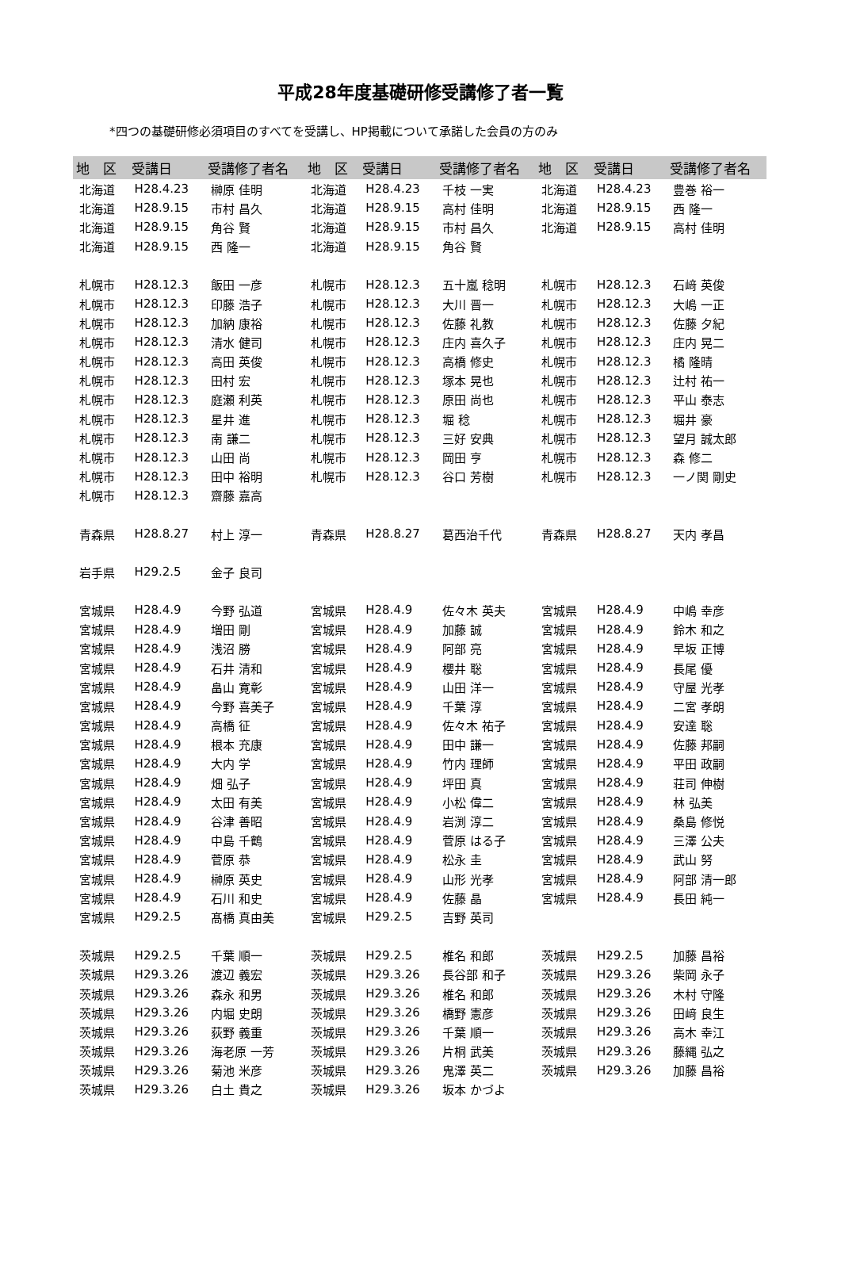平成28年度基礎研修受講修了者一覧
*四つの基礎研修必須項目のすべてを受講し、HP掲載について承諾した会員の方のみ
| 地 区 | 受講日 | 受講修了者名 | 地 区 | 受講日 | 受講修了者名 | 地 区 | 受講日 | 受講修了者名 |
| --- | --- | --- | --- | --- | --- | --- | --- | --- |
| 北海道 | H28.4.23 | 榊原 佳明 | 北海道 | H28.4.23 | 千枝 一実 | 北海道 | H28.4.23 | 豊巻 裕一 |
| 北海道 | H28.9.15 | 市村 昌久 | 北海道 | H28.9.15 | 高村 佳明 | 北海道 | H28.9.15 | 西 隆一 |
| 北海道 | H28.9.15 | 角谷 賢 | 北海道 | H28.9.15 | 市村 昌久 | 北海道 | H28.9.15 | 高村 佳明 |
| 北海道 | H28.9.15 | 西 隆一 | 北海道 | H28.9.15 | 角谷 賢 | | | |
| 札幌市 | H28.12.3 | 飯田 一彦 | 札幌市 | H28.12.3 | 五十嵐 稔明 | 札幌市 | H28.12.3 | 石﨑 英俊 |
| 札幌市 | H28.12.3 | 印藤 浩子 | 札幌市 | H28.12.3 | 大川 晋一 | 札幌市 | H28.12.3 | 大嶋 一正 |
| 札幌市 | H28.12.3 | 加納 康裕 | 札幌市 | H28.12.3 | 佐藤 礼教 | 札幌市 | H28.12.3 | 佐藤 夕紀 |
| 札幌市 | H28.12.3 | 清水 健司 | 札幌市 | H28.12.3 | 庄内 喜久子 | 札幌市 | H28.12.3 | 庄内 晃二 |
| 札幌市 | H28.12.3 | 高田 英俊 | 札幌市 | H28.12.3 | 高橋 修史 | 札幌市 | H28.12.3 | 橘 隆晴 |
| 札幌市 | H28.12.3 | 田村 宏 | 札幌市 | H28.12.3 | 塚本 晃也 | 札幌市 | H28.12.3 | 辻村 祐一 |
| 札幌市 | H28.12.3 | 庭瀬 利英 | 札幌市 | H28.12.3 | 原田 尚也 | 札幌市 | H28.12.3 | 平山 泰志 |
| 札幌市 | H28.12.3 | 星井 進 | 札幌市 | H28.12.3 | 堀 稔 | 札幌市 | H28.12.3 | 堀井 豪 |
| 札幌市 | H28.12.3 | 南 謙二 | 札幌市 | H28.12.3 | 三好 安典 | 札幌市 | H28.12.3 | 望月 誠太郎 |
| 札幌市 | H28.12.3 | 山田 尚 | 札幌市 | H28.12.3 | 岡田 亨 | 札幌市 | H28.12.3 | 森 修二 |
| 札幌市 | H28.12.3 | 田中 裕明 | 札幌市 | H28.12.3 | 谷口 芳樹 | 札幌市 | H28.12.3 | 一ノ関 剛史 |
| 札幌市 | H28.12.3 | 齋藤 嘉高 | | | | | | |
| 青森県 | H28.8.27 | 村上 淳一 | 青森県 | H28.8.27 | 葛西治千代 | 青森県 | H28.8.27 | 天内 孝昌 |
| 岩手県 | H29.2.5 | 金子 良司 | | | | | | |
| 宮城県 | H28.4.9 | 今野 弘道 | 宮城県 | H28.4.9 | 佐々木 英夫 | 宮城県 | H28.4.9 | 中嶋 幸彦 |
| 宮城県 | H28.4.9 | 増田 剛 | 宮城県 | H28.4.9 | 加藤 誠 | 宮城県 | H28.4.9 | 鈴木 和之 |
| 宮城県 | H28.4.9 | 浅沼 勝 | 宮城県 | H28.4.9 | 阿部 亮 | 宮城県 | H28.4.9 | 早坂 正博 |
| 宮城県 | H28.4.9 | 石井 清和 | 宮城県 | H28.4.9 | 櫻井 聡 | 宮城県 | H28.4.9 | 長尾 優 |
| 宮城県 | H28.4.9 | 畠山 寛彰 | 宮城県 | H28.4.9 | 山田 洋一 | 宮城県 | H28.4.9 | 守屋 光孝 |
| 宮城県 | H28.4.9 | 今野 喜美子 | 宮城県 | H28.4.9 | 千葉 淳 | 宮城県 | H28.4.9 | 二宮 孝朗 |
| 宮城県 | H28.4.9 | 高橋 征 | 宮城県 | H28.4.9 | 佐々木 祐子 | 宮城県 | H28.4.9 | 安達 聡 |
| 宮城県 | H28.4.9 | 根本 充康 | 宮城県 | H28.4.9 | 田中 謙一 | 宮城県 | H28.4.9 | 佐藤 邦嗣 |
| 宮城県 | H28.4.9 | 大内 学 | 宮城県 | H28.4.9 | 竹内 理師 | 宮城県 | H28.4.9 | 平田 政嗣 |
| 宮城県 | H28.4.9 | 畑 弘子 | 宮城県 | H28.4.9 | 坪田 真 | 宮城県 | H28.4.9 | 荘司 伸樹 |
| 宮城県 | H28.4.9 | 太田 有美 | 宮城県 | H28.4.9 | 小松 偉二 | 宮城県 | H28.4.9 | 林 弘美 |
| 宮城県 | H28.4.9 | 谷津 善昭 | 宮城県 | H28.4.9 | 岩渕 淳二 | 宮城県 | H28.4.9 | 桑島 修悦 |
| 宮城県 | H28.4.9 | 中島 千鶴 | 宮城県 | H28.4.9 | 菅原 はる子 | 宮城県 | H28.4.9 | 三澤 公夫 |
| 宮城県 | H28.4.9 | 菅原 恭 | 宮城県 | H28.4.9 | 松永 圭 | 宮城県 | H28.4.9 | 武山 努 |
| 宮城県 | H28.4.9 | 榊原 英史 | 宮城県 | H28.4.9 | 山形 光孝 | 宮城県 | H28.4.9 | 阿部 清一郎 |
| 宮城県 | H28.4.9 | 石川 和史 | 宮城県 | H28.4.9 | 佐藤 晶 | 宮城県 | H28.4.9 | 長田 純一 |
| 宮城県 | H29.2.5 | 髙橋 真由美 | 宮城県 | H29.2.5 | 吉野 英司 | | | |
| 茨城県 | H29.2.5 | 千葉 順一 | 茨城県 | H29.2.5 | 椎名 和郎 | 茨城県 | H29.2.5 | 加藤 昌裕 |
| 茨城県 | H29.3.26 | 渡辺 義宏 | 茨城県 | H29.3.26 | 長谷部 和子 | 茨城県 | H29.3.26 | 柴岡 永子 |
| 茨城県 | H29.3.26 | 森永 和男 | 茨城県 | H29.3.26 | 椎名 和郎 | 茨城県 | H29.3.26 | 木村 守隆 |
| 茨城県 | H29.3.26 | 内堀 史朗 | 茨城県 | H29.3.26 | 橋野 憲彦 | 茨城県 | H29.3.26 | 田﨑 良生 |
| 茨城県 | H29.3.26 | 荻野 義重 | 茨城県 | H29.3.26 | 千葉 順一 | 茨城県 | H29.3.26 | 高木 幸江 |
| 茨城県 | H29.3.26 | 海老原 一芳 | 茨城県 | H29.3.26 | 片桐 武美 | 茨城県 | H29.3.26 | 藤縄 弘之 |
| 茨城県 | H29.3.26 | 菊池 米彦 | 茨城県 | H29.3.26 | 鬼澤 英二 | 茨城県 | H29.3.26 | 加藤 昌裕 |
| 茨城県 | H29.3.26 | 白土 貴之 | 茨城県 | H29.3.26 | 坂本 かづよ | | | |